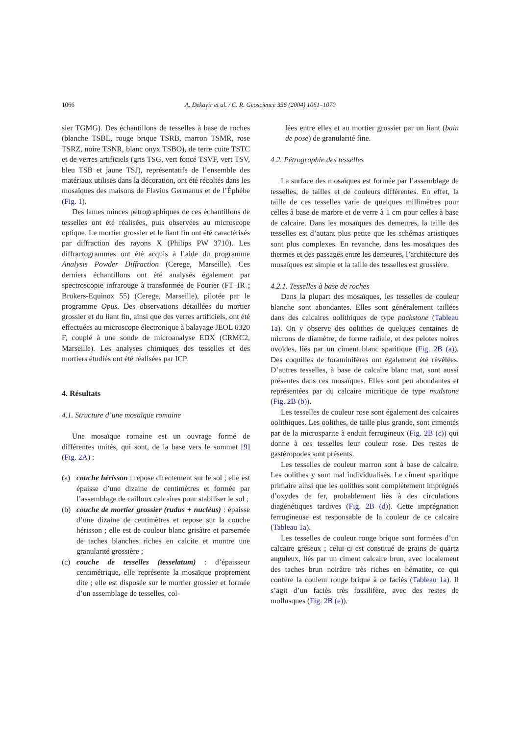1066 A. Dekayir et al. / C. R. Geoscience 336 (2004) 1061–1070
sier TGMG). Des échantillons de tesselles à base de roches (blanche TSBL, rouge brique TSRB, marron TSMR, rose TSRZ, noire TSNR, blanc onyx TSBO), de terre cuite TSTC et de verres artificiels (gris TSG, vert foncé TSVF, vert TSV, bleu TSB et jaune TSJ), représentatifs de l’ensemble des matériaux utilisés dans la décoration, ont été récoltés dans les mosaïques des maisons de Flavius Germanus et de l’Éphèbe (Fig. 1).
Des lames minces pétrographiques de ces échantillons de tesselles ont été réalisées, puis observées au microscope optique. Le mortier grossier et le liant fin ont été caractérisés par diffraction des rayons X (Philips PW 3710). Les diffractogrammes ont été acquis à l’aide du programme Analysis Powder Diffraction (Cerege, Marseille). Ces derniers échantillons ont été analysés également par spectroscopie infrarouge à transformée de Fourier (FT–IR ; Brukers-Equinox 55) (Cerege, Marseille), pilotée par le programme Opus. Des observations détaillées du mortier grossier et du liant fin, ainsi que des verres artificiels, ont été effectuées au microscope électronique à balayage JEOL 6320 F, couplé à une sonde de microanalyse EDX (CRMC2, Marseille). Les analyses chimiques des tesselles et des mortiers étudiés ont été réalisées par ICP.
4. Résultats
4.1. Structure d’une mosaïque romaine
Une mosaïque romaine est un ouvrage formé de différentes unités, qui sont, de la base vers le sommet [9] (Fig. 2A) :
(a) couche hérisson : repose directement sur le sol ; elle est épaisse d’une dizaine de centimètres et formée par l’assemblage de cailloux calcaires pour stabiliser le sol ;
(b) couche de mortier grossier (rudus + nucléus) : épaisse d’une dizaine de centimètres et repose sur la couche hérisson ; elle est de couleur blanc grisâtre et parsemée de taches blanches riches en calcite et montre une granularité grossière ;
(c) couche de tesselles (tesselatum) : d’épaisseur centimétrique, elle représente la mosaïque proprement dite ; elle est disposée sur le mortier grossier et formée d’un assemblage de tesselles, col-
lées entre elles et au mortier grossier par un liant (bain de pose) de granularité fine.
4.2. Pétrographie des tesselles
La surface des mosaïques est formée par l’assemblage de tesselles, de tailles et de couleurs différentes. En effet, la taille de ces tesselles varie de quelques millimètres pour celles à base de marbre et de verre à 1 cm pour celles à base de calcaire. Dans les mosaïques des demeures, la taille des tesselles est d’autant plus petite que les schémas artistiques sont plus complexes. En revanche, dans les mosaïques des thermes et des passages entre les demeures, l’architecture des mosaïques est simple et la taille des tesselles est grossière.
4.2.1. Tesselles à base de roches
Dans la plupart des mosaïques, les tesselles de couleur blanche sont abondantes. Elles sont généralement taillées dans des calcaires oolithiques de type packstone (Tableau 1a). On y observe des oolithes de quelques centaines de microns de diamètre, de forme radiale, et des pelotes noires ovoïdes, liés par un ciment blanc sparitique (Fig. 2B (a)). Des coquilles de foraminifères ont également été révélées. D’autres tesselles, à base de calcaire blanc mat, sont aussi présentes dans ces mosaïques. Elles sont peu abondantes et représentées par du calcaire micritique de type mudstone (Fig. 2B (b)).
Les tesselles de couleur rose sont également des calcaires oolithiques. Les oolithes, de taille plus grande, sont cimentés par de la microsparite à enduit ferrugineux (Fig. 2B (c)) qui donne à ces tesselles leur couleur rose. Des restes de gastéropodes sont présents.
Les tesselles de couleur marron sont à base de calcaire. Les oolithes y sont mal individualisés. Le ciment sparitique primaire ainsi que les oolithes sont complètement imprégnés d’oxydes de fer, probablement liés à des circulations diagénétiques tardives (Fig. 2B (d)). Cette imprégnation ferrugineuse est responsable de la couleur de ce calcaire (Tableau 1a).
Les tesselles de couleur rouge brique sont formées d’un calcaire gréseux ; celui-ci est constitué de grains de quartz anguleux, liés par un ciment calcaire brun, avec localement des taches brun noirâtre très riches en hématite, ce qui confère la couleur rouge brique à ce faciès (Tableau 1a). Il s’agit d’un faciès très fossilifère, avec des restes de mollusques (Fig. 2B (e)).